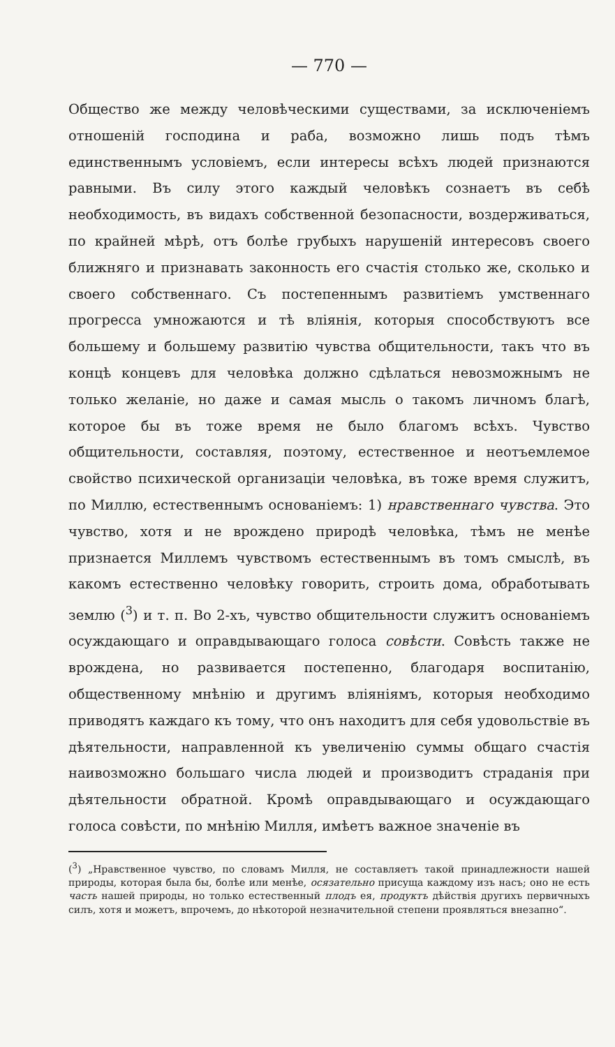— 770 —
Общество же между человѣческими существами, за исключеніемъ отношеній господина и раба, возможно лишь подъ тѣмъ единственнымъ условіемъ, если интересы всѣхъ людей признаются равными. Въ силу этого каждый человѣкъ сознаетъ въ себѣ необходимость, въ видахъ собственной безопасности, воздерживаться, по крайней мѣрѣ, отъ болѣе грубыхъ нарушеній интересовъ своего ближняго и признавать законность его счастія столько же, сколько и своего собственнаго. Съ постепеннымъ развитіемъ умственнаго прогресса умножаются и тѣ вліянія, которыя способствуютъ все большему и большему развитію чувства общительности, такъ что въ концѣ концевъ для человѣка должно сдѣлаться невозможнымъ не только желаніе, но даже и самая мысль о такомъ личномъ благѣ, которое бы въ тоже время не было благомъ всѣхъ. Чувство общительности, составляя, поэтому, естественное и неотъемлемое свойство психической организаціи человѣка, въ тоже время служитъ, по Миллю, естественнымъ основаніемъ: 1) нравственнаго чувства. Это чувство, хотя и не врождено природѣ человѣка, тѣмъ не менѣе признается Миллемъ чувствомъ естественнымъ въ томъ смыслѣ, въ какомъ естественно человѣку говорить, строить дома, обработывать землю (<sup>3</sup>) и т. п. Во 2-хъ, чувство общительности служитъ основаніемъ осуждающаго и оправдывающаго голоса совѣсти. Совѣсть также не врождена, но развивается постепенно, благодаря воспитанію, общественному мнѣнію и другимъ вліяніямъ, которыя необходимо приводятъ каждаго къ тому, что онъ находитъ для себя удовольствіе въ дѣятельности, направленной къ увеличенію суммы общаго счастія наивозможно большаго числа людей и производитъ страданія при дѣятельности обратной. Кромѣ оправдывающаго и осуждающаго голоса совѣсти, по мнѣнію Милля, имѣетъ важное значеніе въ
(<sup>3</sup>) „Нравственное чувство, по словамъ Милля, не составляетъ такой принадлежности нашей природы, которая была бы, болѣе или менѣе, осязательно присуща каждому изъ насъ; оно не есть часть нашей природы, но только естественный плодъ ея, продуктъ дѣйствія другихъ первичныхъ силъ, хотя и можетъ, впрочемъ, до нѣкоторой незначительной степени проявляться внезапно“.